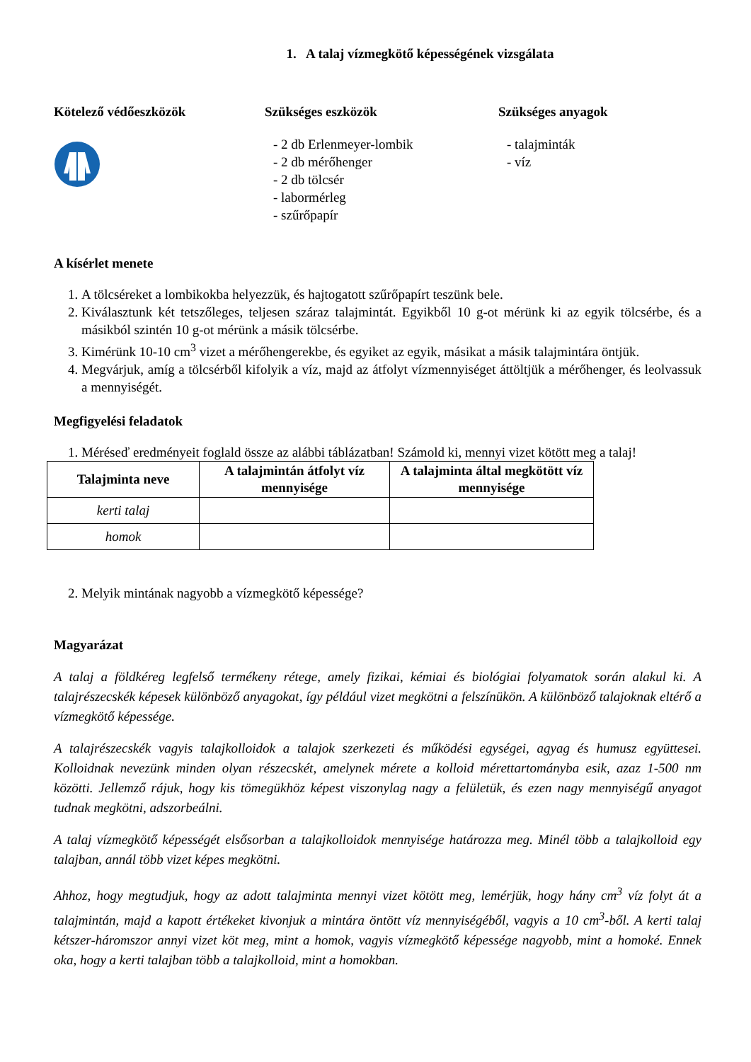1. A talaj vízmegkötő képességének vizsgálata
Kötelező védőeszközök Szükséges eszközök
- 2 db Erlenmeyer-lombik
- 2 db mérőhenger
- 2 db tölcsér
- labormérleg
- szűrőpapír
Szükséges anyagok
- talajminták
- víz
A kísérlet menete
1. A tölcséreket a lombikokba helyezzük, és hajtogatott szűrőpapírt teszünk bele.
2. Kiválasztunk két tetszőleges, teljesen száraz talajmintát. Egyikből 10 g-ot mérünk ki az egyik tölcsérbe, és a másikból szintén 10 g-ot mérünk a másik tölcsérbe.
3. Kimérünk 10-10 cm<sup>3</sup> vizet a mérőhengerekbe, és egyiket az egyik, másikat a másik talajmintára öntjük.
4. Megvárjuk, amíg a tölcsérből kifolyik a víz, majd az átfolyt vízmennyiséget áttöltjük a mérőhenger, és leolvassuk a mennyiségét.
Megfigyelési feladatok
1. Méréseď eredményeit foglald össze az alábbi táblázatban! Számold ki, mennyi vizet kötött meg a talaj!
| Talajminta neve | A talajmintán átfolyt víz mennyisége | A talajminta által megkötött víz mennyisége |
| --- | --- | --- |
| kerti talaj | | |
| homok | | |
2. Melyik mintának nagyobb a vízmegkötő képessége?
Magyarázat
A talaj a földkéreg legfelső termékeny rétege, amely fizikai, kémiai és biológiai folyamatok során alakul ki. A talajrészecskék képesek különböző anyagokat, így például vizet megkötni a felszínükön. A különböző talajoknak eltérő a vízmegkötő képessége.
A talajrészecskék vagyis talajkolloidok a talajok szerkezeti és működési egységei, agyag és humusz együttesei. Kolloidnak nevezünk minden olyan részecskét, amelynek mérete a kolloid mérettartományba esik, azaz 1-500 nm közötti. Jellemző rájuk, hogy kis tömegükhöz képest viszonylag nagy a felületük, és ezen nagy mennyiségű anyagot tudnak megkötni, adszorbeálni.
A talaj vízmegkötő képességét elsősorban a talajkolloidok mennyisége határozza meg. Minél több a talajkolloid egy talajban, annál több vizet képes megkötni.
Ahhoz, hogy megtudjuk, hogy az adott talajminta mennyi vizet kötött meg, lemérjük, hogy hány cm<sup>3</sup> víz folyt át a talajmintán, majd a kapott értékeket kivonjuk a mintára öntött víz mennyiségéből, vagyis a 10 cm<sup>3</sup>-ből. A kerti talaj kétszer-háromszor annyi vizet köt meg, mint a homok, vagyis vízmegkötő képessége nagyobb, mint a homoké. Ennek oka, hogy a kerti talajban több a talajkolloid, mint a homokban.